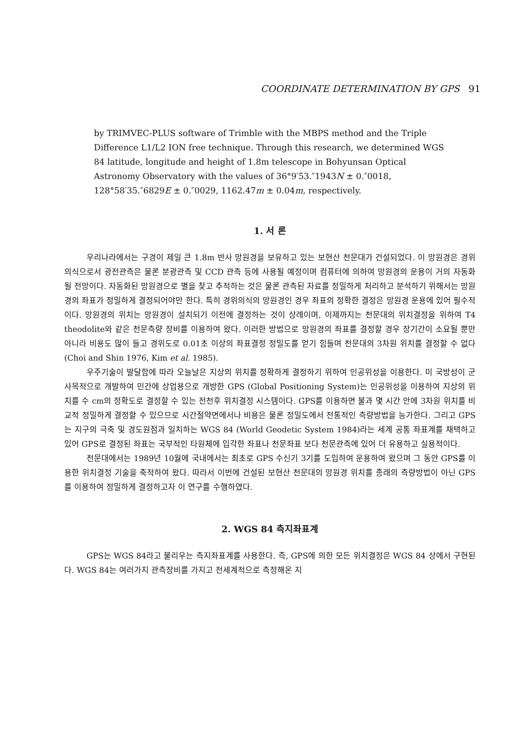COORDINATE DETERMINATION BY GPS 91
by TRIMVEC-PLUS software of Trimble with the MBPS method and the Triple Difference L1/L2 ION free technique. Through this research, we determined WGS 84 latitude, longitude and height of 1.8m telescope in Bohyunsan Optical Astronomy Observatory with the values of 36°9′53.″1943N ± 0.″0018, 128°58′35.″6829E ± 0.″0029, 1162.47m ± 0.04m, respectively.
1. 서 론
우리나라에서는 구경이 제일 큰 1.8m 반사 망원경을 보유하고 있는 보현산 천문대가 건설되었다. 이 망원경은 경위의식으로서 광전관측은 물론 분광관측 및 CCD 관측 등에 사용될 예정이며 컴퓨터에 의하여 망원경의 운용이 거의 자동화 될 전망이다. 자동화된 망원경으로 별을 찾고 추적하는 것은 물론 관측된 자료를 정밀하게 처리하고 분석하기 위해서는 망원경의 좌표가 정밀하게 결정되어야만 한다. 특히 경위의식의 망원경인 경우 좌표의 정확한 결정은 망원경 운용에 있어 필수적이다. 망원경의 위치는 망원경이 설치되기 이전에 결정하는 것이 상례이며, 이제까지는 천문대의 위치결정을 위하여 T4 theodolite와 같은 천문측량 장비를 이용하여 왔다. 이러한 방법으로 망원경의 좌표를 결정할 경우 장기간이 소요될 뿐만 아니라 비용도 많이 들고 경위도로 0.01초 이상의 좌표결정 정밀도를 얻기 힘들며 천문대의 3차원 위치를 결정할 수 없다 (Choi and Shin 1976, Kim et al. 1985).
우주기술이 발달함에 따라 오늘날은 지상의 위치를 정확하게 결정하기 위하여 인공위성을 이용한다. 미 국방성이 군사목적으로 개발하여 민간에 상업용으로 개방한 GPS (Global Positioning System)는 인공위성을 이용하여 지상의 위치를 수 cm의 정확도로 결정할 수 있는 전천후 위치결정 시스템이다. GPS를 이용하면 불과 몇 시간 안에 3차원 위치를 비교적 정밀하게 결정할 수 있으므로 시간절약면에서나 비용은 물론 정밀도에서 전통적인 측량방법을 능가한다. 그리고 GPS는 지구의 극축 및 경도원점과 일치하는 WGS 84 (World Geodetic System 1984)라는 세계 공통 좌표계를 채택하고 있어 GPS로 결정된 좌표는 국부적인 타원체에 입각한 좌표나 천문좌표 보다 천문관측에 있어 더 유용하고 실용적이다.
천문대에서는 1989년 10월에 국내에서는 최초로 GPS 수신기 3기를 도입하여 운용하여 왔으며 그 동안 GPS를 이용한 위치결정 기술을 축적하여 왔다. 따라서 이번에 건설된 보현산 천문대의 망원경 위치를 종래의 측량방법이 아닌 GPS를 이용하여 정밀하게 결정하고자 이 연구를 수행하였다.
2. WGS 84 측지좌표계
GPS는 WGS 84라고 불리우는 측지좌표계를 사용한다. 즉, GPS에 의한 모든 위치결정은 WGS 84 상에서 구현된다. WGS 84는 여러가지 관측장비를 가지고 전세계적으로 측정해온 지